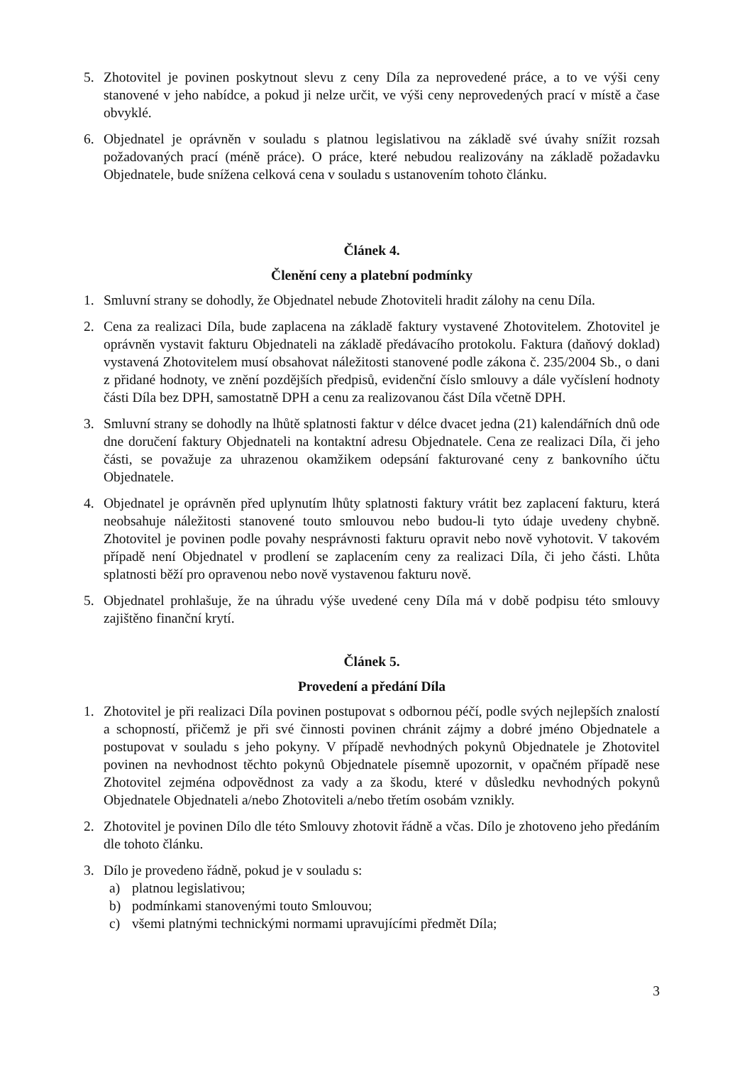5. Zhotovitel je povinen poskytnout slevu z ceny Díla za neprovedené práce, a to ve výši ceny stanovené v jeho nabídce, a pokud ji nelze určit, ve výši ceny neprovedených prací v místě a čase obvyklé.
6. Objednatel je oprávněn v souladu s platnou legislativou na základě své úvahy snížit rozsah požadovaných prací (méně práce). O práce, které nebudou realizovány na základě požadavku Objednatele, bude snížena celková cena v souladu s ustanovením tohoto článku.
Článek 4.
Členění ceny a platební podmínky
1. Smluvní strany se dohodly, že Objednatel nebude Zhotoviteli hradit zálohy na cenu Díla.
2. Cena za realizaci Díla, bude zaplacena na základě faktury vystavené Zhotovitelem. Zhotovitel je oprávněn vystavit fakturu Objednateli na základě předávacího protokolu. Faktura (daňový doklad) vystavená Zhotovitelem musí obsahovat náležitosti stanovené podle zákona č. 235/2004 Sb., o dani z přidané hodnoty, ve znění pozdějších předpisů, evidenční číslo smlouvy a dále vyčíslení hodnoty části Díla bez DPH, samostatně DPH a cenu za realizovanou část Díla včetně DPH.
3. Smluvní strany se dohodly na lhůtě splatnosti faktur v délce dvacet jedna (21) kalendářních dnů ode dne doručení faktury Objednateli na kontaktní adresu Objednatele. Cena ze realizaci Díla, či jeho části, se považuje za uhrazenou okamžikem odepsání fakturované ceny z bankovního účtu Objednatele.
4. Objednatel je oprávněn před uplynutím lhůty splatnosti faktury vrátit bez zaplacení fakturu, která neobsahuje náležitosti stanovené touto smlouvou nebo budou-li tyto údaje uvedeny chybně. Zhotovitel je povinen podle povahy nesprávnosti fakturu opravit nebo nově vyhotovit. V takovém případě není Objednatel v prodlení se zaplacením ceny za realizaci Díla, či jeho části. Lhůta splatnosti běží pro opravenou nebo nově vystavenou fakturu nově.
5. Objednatel prohlašuje, že na úhradu výše uvedené ceny Díla má v době podpisu této smlouvy zajištěno finanční krytí.
Článek 5.
Provedení a předání Díla
1. Zhotovitel je při realizaci Díla povinen postupovat s odbornou péčí, podle svých nejlepších znalostí a schopností, přičemž je při své činnosti povinen chránit zájmy a dobré jméno Objednatele a postupovat v souladu s jeho pokyny. V případě nevhodných pokynů Objednatele je Zhotovitel povinen na nevhodnost těchto pokynů Objednatele písemně upozornit, v opačném případě nese Zhotovitel zejména odpovědnost za vady a za škodu, které v důsledku nevhodných pokynů Objednatele Objednateli a/nebo Zhotoviteli a/nebo třetím osobám vznikly.
2. Zhotovitel je povinen Dílo dle této Smlouvy zhotovit řádně a včas. Dílo je zhotoveno jeho předáním dle tohoto článku.
3. Dílo je provedeno řádně, pokud je v souladu s:
a) platnou legislativou;
b) podmínkami stanovenými touto Smlouvou;
c) všemi platnými technickými normami upravujícími předmět Díla;
3